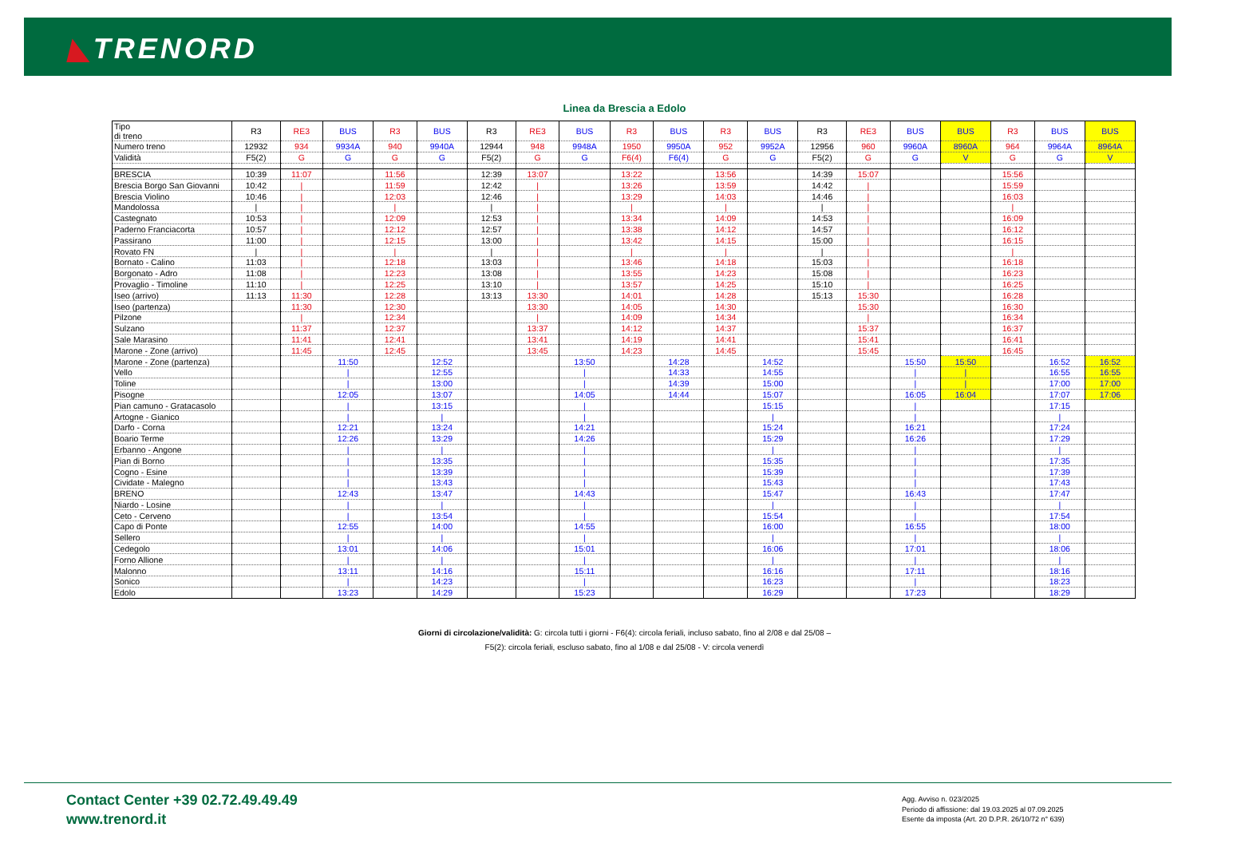◣TRENORD
Linea da Brescia a Edolo
| Tipo di treno | R3 | RE3 | BUS | R3 | BUS | R3 | RE3 | BUS | R3 | BUS | R3 | BUS | R3 | RE3 | BUS | BUS | R3 | BUS | BUS |
| --- | --- | --- | --- | --- | --- | --- | --- | --- | --- | --- | --- | --- | --- | --- | --- | --- | --- | --- | --- |
| Numero treno | 12932 | 934 | 9934A | 940 | 9940A | 12944 | 948 | 9948A | 1950 | 9950A | 952 | 9952A | 12956 | 960 | 9960A | 8960A | 964 | 9964A | 8964A |
| Validità | F5(2) | G | G | G | G | F5(2) | G | G | F6(4) | F6(4) | G | G | F5(2) | G | G | V | G | G | V |
| BRESCIA | 10:39 | 11:07 | | 11:56 | | 12:39 | 13:07 | | 13:22 | | 13:56 | | 14:39 | 15:07 | | | 15:56 | | |
| Brescia Borgo San Giovanni | 10:42 | / | | 11:59 | | 12:42 | / | | 13:26 | | 13:59 | | 14:42 | / | | | 15:59 | | |
| Brescia Violino | 10:46 | / | | 12:03 | | 12:46 | / | | 13:29 | | 14:03 | | 14:46 | / | | | 16:03 | | |
| Mandolossa | / | / | | / | | / | / | | / | | / | | / | / | | | / | | |
| Castegnato | 10:53 | / | | 12:09 | | 12:53 | / | | 13:34 | | 14:09 | | 14:53 | / | | | 16:09 | | |
| Paderno Franciacorta | 10:57 | / | | 12:12 | | 12:57 | / | | 13:38 | | 14:12 | | 14:57 | / | | | 16:12 | | |
| Passirano | 11:00 | / | | 12:15 | | 13:00 | / | | 13:42 | | 14:15 | | 15:00 | / | | | 16:15 | | |
| Rovato FN | / | / | | / | | / | / | | / | | / | | / | / | | | / | | |
| Bornato - Calino | 11:03 | / | | 12:18 | | 13:03 | / | | 13:46 | | 14:18 | | 15:03 | / | | | 16:18 | | |
| Borgonato - Adro | 11:08 | / | | 12:23 | | 13:08 | / | | 13:55 | | 14:23 | | 15:08 | / | | | 16:23 | | |
| Provaglio - Timoline | 11:10 | / | | 12:25 | | 13:10 | / | | 13:57 | | 14:25 | | 15:10 | / | | | 16:25 | | |
| Iseo (arrivo) | 11:13 | 11:30 | | 12:28 | | 13:13 | 13:30 | | 14:01 | | 14:28 | | 15:13 | 15:30 | | | 16:28 | | |
| Iseo (partenza) | | 11:30 | | 12:30 | | | 13:30 | | 14:05 | | 14:30 | | | 15:30 | | | 16:30 | | |
| Pilzone | | / | | 12:34 | | | / | | 14:09 | | 14:34 | | | / | | | 16:34 | | |
| Sulzano | | 11:37 | | 12:37 | | | 13:37 | | 14:12 | | 14:37 | | | 15:37 | | | 16:37 | | |
| Sale Marasino | | 11:41 | | 12:41 | | | 13:41 | | 14:19 | | 14:41 | | | 15:41 | | | 16:41 | | |
| Marone - Zone (arrivo) | | 11:45 | | 12:45 | | | 13:45 | | 14:23 | | 14:45 | | | 15:45 | | | 16:45 | | |
| Marone - Zone (partenza) | | | 11:50 | | 12:52 | | | 13:50 | | 14:28 | | 14:52 | | | 15:50 | 15:50 | | 16:52 | 16:52 |
| Vello | | | / | | 12:55 | | | / | | 14:33 | | 14:55 | | | / | / | | 16:55 | 16:55 |
| Toline | | | / | | 13:00 | | | / | | 14:39 | | 15:00 | | | / | / | | 17:00 | 17:00 |
| Pisogne | | | 12:05 | | 13:07 | | | 14:05 | | 14:44 | | 15:07 | | | 16:05 | 16:04 | | 17:07 | 17:06 |
| Pian camuno - Gratacasolo | | | / | | 13:15 | | | / | | | | 15:15 | | | / | | | 17:15 | |
| Artogne - Gianico | | | / | | / | | | / | | | | / | | | / | | | / | |
| Darfo - Corna | | | 12:21 | | 13:24 | | | 14:21 | | | | 15:24 | | | 16:21 | | | 17:24 | |
| Boario Terme | | | 12:26 | | 13:29 | | | 14:26 | | | | 15:29 | | | 16:26 | | | 17:29 | |
| Erbanno - Angone | | | / | | / | | | / | | | | / | | | / | | | / | |
| Pian di Borno | | | / | | 13:35 | | | / | | | | 15:35 | | | / | | | 17:35 | |
| Cogno - Esine | | | / | | 13:39 | | | / | | | | 15:39 | | | / | | | 17:39 | |
| Cividate - Malegno | | | / | | 13:43 | | | / | | | | 15:43 | | | / | | | 17:43 | |
| BRENO | | | 12:43 | | 13:47 | | | 14:43 | | | | 15:47 | | | 16:43 | | | 17:47 | |
| Niardo - Losine | | | / | | / | | | / | | | | / | | | / | | | / | |
| Ceto - Cerveno | | | / | | 13:54 | | | / | | | | 15:54 | | | / | | | 17:54 | |
| Capo di Ponte | | | 12:55 | | 14:00 | | | 14:55 | | | | 16:00 | | | 16:55 | | | 18:00 | |
| Sellero | | | / | | / | | | / | | | | / | | | / | | | / | |
| Cedegolo | | | 13:01 | | 14:06 | | | 15:01 | | | | 16:06 | | | 17:01 | | | 18:06 | |
| Forno Allione | | | / | | / | | | / | | | | / | | | / | | | / | |
| Malonno | | | 13:11 | | 14:16 | | | 15:11 | | | | 16:16 | | | 17:11 | | | 18:16 | |
| Sonico | | | / | | 14:23 | | | / | | | | 16:23 | | | / | | | 18:23 | |
| Edolo | | | 13:23 | | 14:29 | | | 15:23 | | | | 16:29 | | | 17:23 | | | 18:29 | |
Giorni di circolazione/validità: G: circola tutti i giorni - F6(4): circola feriali, incluso sabato, fino al 2/08 e dal 25/08 –
F5(2): circola feriali, escluso sabato, fino al 1/08 e dal 25/08 - V: circola venerdì
Contact Center +39 02.72.49.49.49
www.trenord.it
Agg. Avviso n. 023/2025
Periodo di affissione: dal 19.03.2025 al 07.09.2025
Esente da imposta (Art. 20 D.P.R. 26/10/72 n° 639)